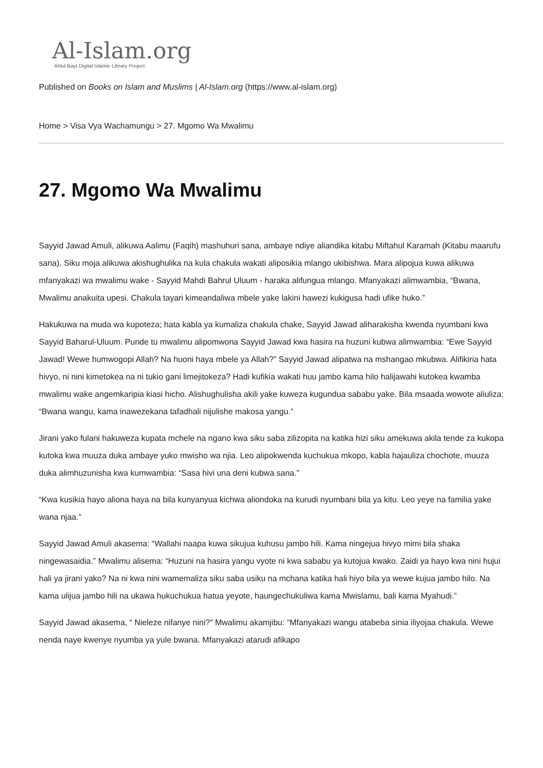Al-Islam.org
Ahlul Bayt Digital Islamic Library Project
Published on Books on Islam and Muslims | Al-Islam.org (https://www.al-islam.org)
Home > Visa Vya Wachamungu > 27. Mgomo Wa Mwalimu
27. Mgomo Wa Mwalimu
Sayyid Jawad Amuli, alikuwa Aalimu (Faqih) mashuhuri sana, ambaye ndiye aliandika kitabu Miftahul Karamah (Kitabu maarufu sana). Siku moja alikuwa akishughulika na kula chakula wakati aliposikia mlango ukibishwa. Mara alipojua kuwa alikuwa mfanyakazi wa mwalimu wake - Sayyid Mahdi Bahrul Uluum - haraka alifungua mlango. Mfanyakazi alimwambia, “Bwana, Mwalimu anakuita upesi. Chakula tayari kimeandaliwa mbele yake lakini hawezi kukigusa hadi ufike huko.”
Hakukuwa na muda wa kupoteza; hata kabla ya kumaliza chakula chake, Sayyid Jawad aliharakisha kwenda nyumbani kwa Sayyid Baharul-Uluum. Punde tu mwalimu alipomwona Sayyid Jawad kwa hasira na huzuni kubwa alimwambia: “Ewe Sayyid Jawad! Wewe humwogopi Allah? Na huoni haya mbele ya Allah?” Sayyid Jawad alipatwa na mshangao mkubwa. Alifikiria hata hivyo, ni nini kimetokea na ni tukio gani limejitokeza? Hadi kufikia wakati huu jambo kama hilo halijawahi kutokea kwamba mwalimu wake angemkaripia kiasi hicho. Alishughulisha akili yake kuweza kugundua sababu yake. Bila msaada wowote aliuliza: “Bwana wangu, kama inawezekana tafadhali nijulishe makosa yangu.”
Jirani yako fulani hakuweza kupata mchele na ngano kwa siku saba zilizopita na katika hizi siku amekuwa akila tende za kukopa kutoka kwa muuza duka ambaye yuko mwisho wa njia. Leo alipokwenda kuchukua mkopo, kabla hajauliza chochote, muuza duka alimhuzunisha kwa kumwambia: “Sasa hivi una deni kubwa sana.”
“Kwa kusikia hayo aliona haya na bila kunyanyua kichwa aliondoka na kurudi nyumbani bila ya kitu. Leo yeye na familia yake wana njaa.”
Sayyid Jawad Amuli akasema: “Wallahi naapa kuwa sikujua kuhusu jambo hili. Kama ningejua hivyo mimi bila shaka ningewasaidia.” Mwalimu alisema: “Huzuni na hasira yangu vyote ni kwa sababu ya kutojua kwako. Zaidi ya hayo kwa nini hujui hali ya jirani yako? Na ni kwa nini wamemaliza siku saba usiku na mchana katika hali hiyo bila ya wewe kujua jambo hilo. Na kama ulijua jambo hili na ukawa hukuchukua hatua yeyote, haungechukuliwa kama Mwislamu, bali kama Myahudi.”
Sayyid Jawad akasema, “ Nieleze nifanye nini?” Mwalimu akamjibu: “Mfanyakazi wangu atabeba sinia iliyojaa chakula. Wewe nenda naye kwenye nyumba ya yule bwana. Mfanyakazi atarudi afikapo